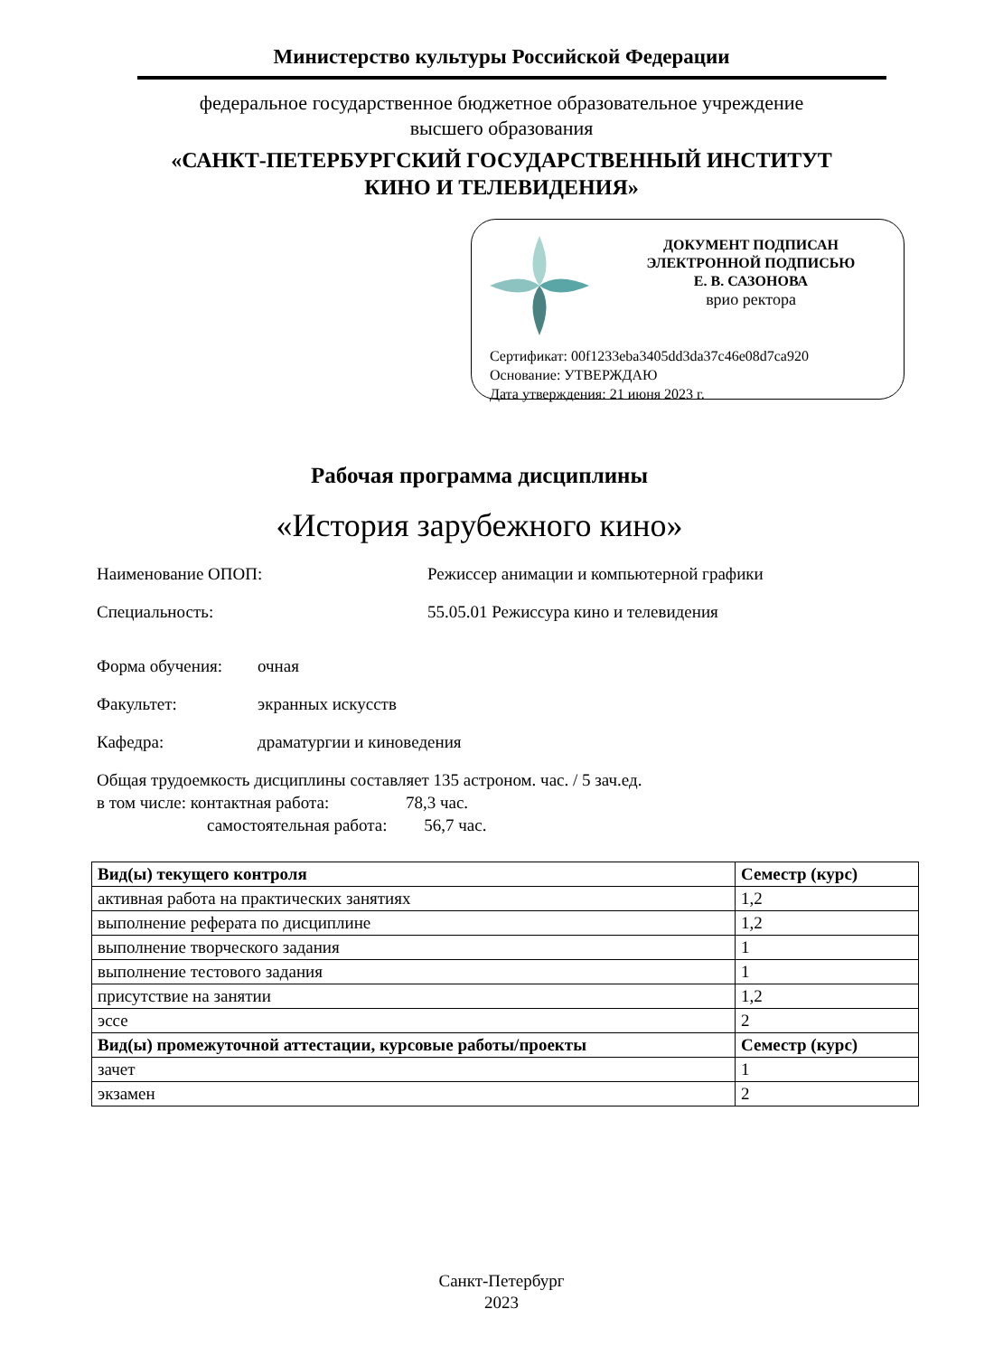Министерство культуры Российской Федерации
федеральное государственное бюджетное образовательное учреждение
высшего образования
«САНКТ-ПЕТЕРБУРГСКИЙ ГОСУДАРСТВЕННЫЙ ИНСТИТУТ
КИНО И ТЕЛЕВИДЕНИЯ»
ДОКУМЕНТ ПОДПИСАН
ЭЛЕКТРОННОЙ ПОДПИСЬЮ
Е. В. САЗОНОВА
врио ректора
Сертификат: 00f1233eba3405dd3da37c46e08d7ca920
Основание: УТВЕРЖДАЮ
Дата утверждения: 21 июня 2023 г.
Рабочая программа дисциплины
«История зарубежного кино»
Наименование ОПОП: Режиссер анимации и компьютерной графики
Специальность: 55.05.01 Режиссура кино и телевидения
Форма обучения: очная
Факультет: экранных искусств
Кафедра: драматургии и киноведения
Общая трудоемкость дисциплины составляет 135 астроном. час. / 5 зач.ед.
в том числе: контактная работа: 78,3 час.
самостоятельная работа: 56,7 час.
| Вид(ы) текущего контроля | Семестр (курс) |
| --- | --- |
| активная работа на практических занятиях | 1,2 |
| выполнение реферата по дисциплине | 1,2 |
| выполнение творческого задания | 1 |
| выполнение тестового задания | 1 |
| присутствие на занятии | 1,2 |
| эссе | 2 |
| Вид(ы) промежуточной аттестации, курсовые работы/проекты | Семестр (курс) |
| зачет | 1 |
| экзамен | 2 |
Санкт-Петербург
2023